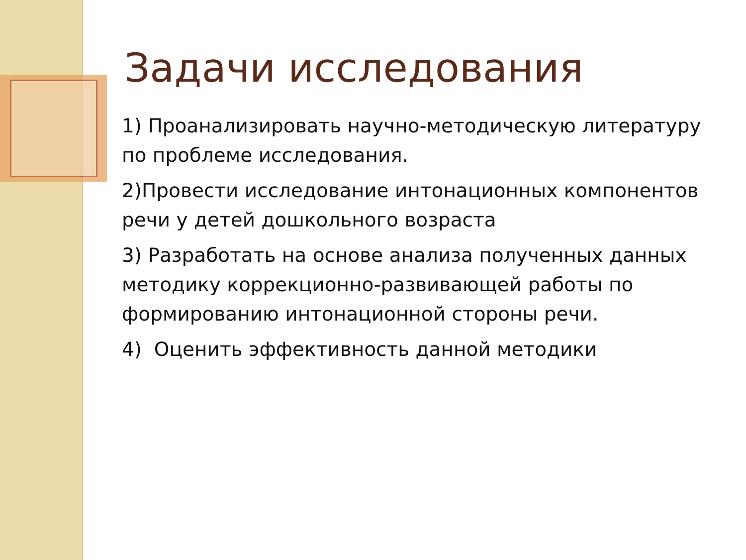Задачи исследования
1) Проанализировать научно-методическую литературу по проблеме исследования.
2)Провести исследование интонационных компонентов речи у детей дошкольного возраста
3) Разработать на основе анализа полученных данных методику коррекционно-развивающей работы по формированию интонационной стороны речи.
4) Оценить эффективность данной методики